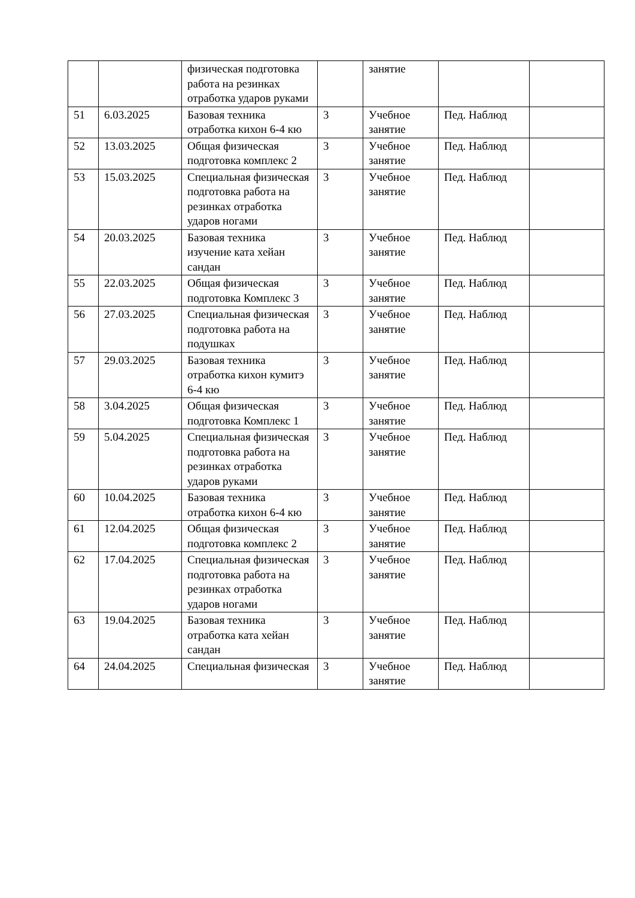| | | физическая подготовка работа на резинках отработка ударов руками | | занятие | | |
| 51 | 6.03.2025 | Базовая техника отработка кихон 6-4 кю | 3 | Учебное занятие | Пед. Наблюд | |
| 52 | 13.03.2025 | Общая физическая подготовка комплекс 2 | 3 | Учебное занятие | Пед. Наблюд | |
| 53 | 15.03.2025 | Специальная физическая подготовка работа на резинках отработка ударов ногами | 3 | Учебное занятие | Пед. Наблюд | |
| 54 | 20.03.2025 | Базовая техника изучение ката хейан сандан | 3 | Учебное занятие | Пед. Наблюд | |
| 55 | 22.03.2025 | Общая физическая подготовка Комплекс 3 | 3 | Учебное занятие | Пед. Наблюд | |
| 56 | 27.03.2025 | Специальная физическая подготовка работа на подушках | 3 | Учебное занятие | Пед. Наблюд | |
| 57 | 29.03.2025 | Базовая техника отработка кихон кумитэ 6-4 кю | 3 | Учебное занятие | Пед. Наблюд | |
| 58 | 3.04.2025 | Общая физическая подготовка Комплекс 1 | 3 | Учебное занятие | Пед. Наблюд | |
| 59 | 5.04.2025 | Специальная физическая подготовка работа на резинках отработка ударов руками | 3 | Учебное занятие | Пед. Наблюд | |
| 60 | 10.04.2025 | Базовая техника отработка кихон 6-4 кю | 3 | Учебное занятие | Пед. Наблюд | |
| 61 | 12.04.2025 | Общая физическая подготовка комплекс 2 | 3 | Учебное занятие | Пед. Наблюд | |
| 62 | 17.04.2025 | Специальная физическая подготовка работа на резинках отработка ударов ногами | 3 | Учебное занятие | Пед. Наблюд | |
| 63 | 19.04.2025 | Базовая техника отработка ката хейан сандан | 3 | Учебное занятие | Пед. Наблюд | |
| 64 | 24.04.2025 | Специальная физическая | 3 | Учебное занятие | Пед. Наблюд | |